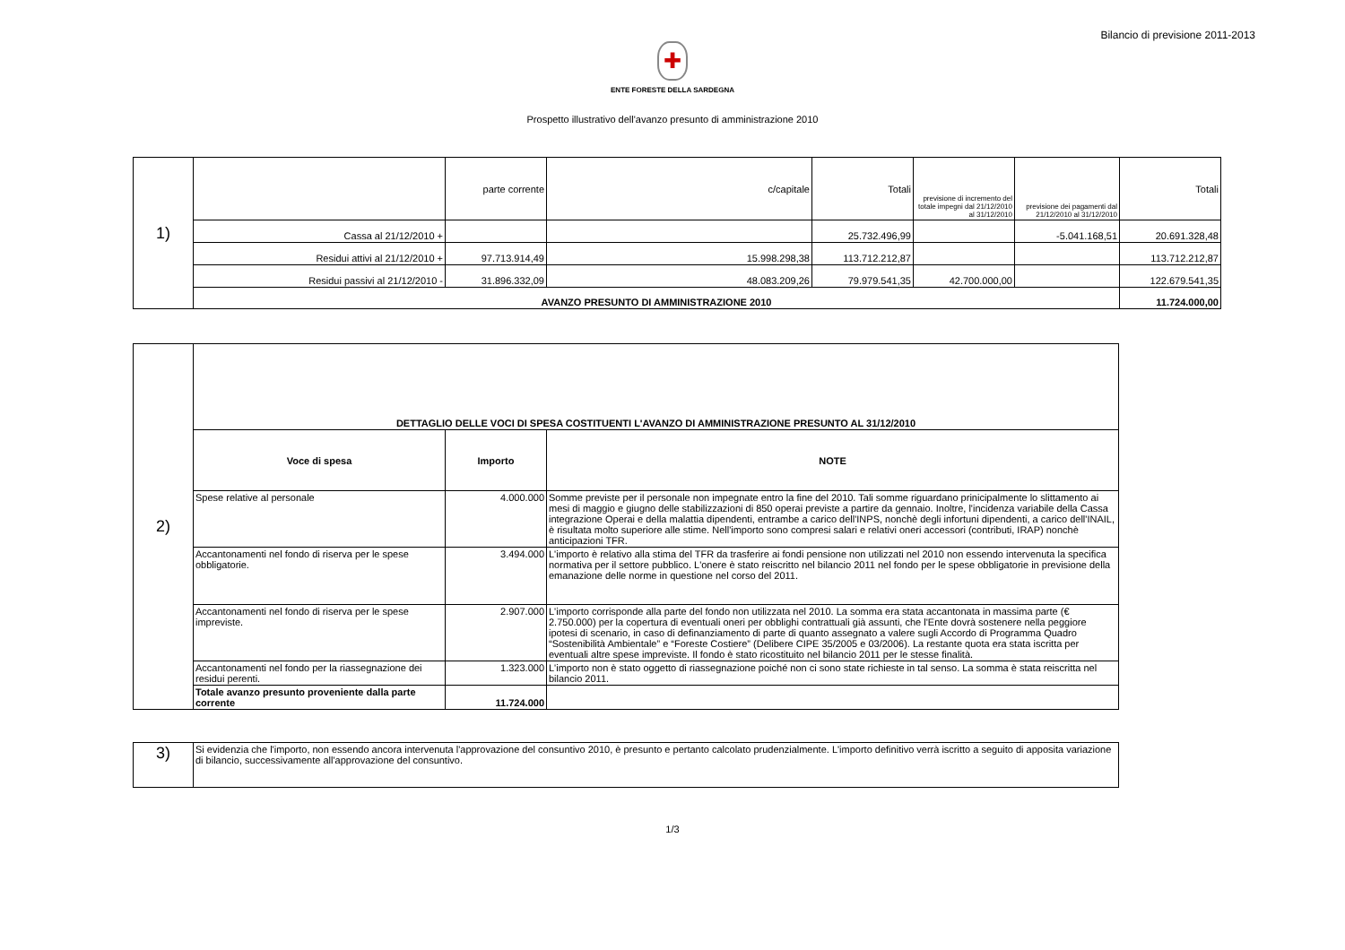Bilancio di previsione 2011-2013
✚
ENTE FORESTE DELLA SARDEGNA
Prospetto illustrativo dell'avanzo presunto di amministrazione 2010
| 1) | | parte corrente | c/capitale | Totali | previsione di incremento del totale impegni dal 21/12/2010 al 31/12/2010 | previsione dei pagamenti dal 21/12/2010 al 31/12/2010 | Totali |
| | Cassa al 21/12/2010 + | | | 25.732.496,99 | | -5.041.168,51 | 20.691.328,48 |
| | Residui attivi al 21/12/2010 + | 97.713.914,49 | 15.998.298,38 | 113.712.212,87 | | | 113.712.212,87 |
| | Residui passivi al 21/12/2010 - | 31.896.332,09 | 48.083.209,26 | 79.979.541,35 | 42.700.000,00 | | 122.679.541,35 |
| | AVANZO PRESUNTO DI AMMINISTRAZIONE 2010 | | | | | | 11.724.000,00 |
| 2) | DETTAGLIO DELLE VOCI DI SPESA COSTITUENTI L'AVANZO DI AMMINISTRAZIONE PRESUNTO AL 31/12/2010 | | |
| | Voce di spesa | Importo | NOTE |
| | Spese relative al personale | 4.000.000 | Somme previste per il personale non impegnate entro la fine del 2010. Tali somme riguardano prinicipalmente lo slittamento ai mesi di maggio e giugno delle stabilizzazioni di 850 operai previste a partire da gennaio. Inoltre, l'incidenza variabile della Cassa integrazione Operai e della malattia dipendenti, entrambe a carico dell'INPS, nonchè degli infortuni dipendenti, a carico dell'INAIL, è risultata molto superiore alle stime. Nell'importo sono compresi salari e relativi oneri accessori (contributi, IRAP) nonchè anticipazioni TFR. |
| | Accantonamenti nel fondo di riserva per le spese obbligatorie. | 3.494.000 | L'importo è relativo alla stima del TFR da trasferire ai fondi pensione non utilizzati nel 2010 non essendo intervenuta la specifica normativa per il settore pubblico. L'onere è stato reiscritto nel bilancio 2011 nel fondo per le spese obbligatorie in previsione della emanazione delle norme in questione nel corso del 2011. |
| | Accantonamenti nel fondo di riserva per le spese impreviste. | 2.907.000 | L'importo corrisponde alla parte del fondo non utilizzata nel 2010. La somma era stata accantonata in massima parte (€ 2.750.000) per la copertura di eventuali oneri per obblighi contrattuali già assunti, che l'Ente dovrà sostenere nella peggiore ipotesi di scenario, in caso di definanziamento di parte di quanto assegnato a valere sugli Accordo di Programma Quadro “Sostenibilità Ambientale” e “Foreste Costiere” (Delibere CIPE 35/2005 e 03/2006). La restante quota era stata iscritta per eventuali altre spese impreviste. Il fondo è stato ricostituito nel bilancio 2011 per le stesse finalità. |
| | Accantonamenti nel fondo per la riassegnazione dei residui perenti. | 1.323.000 | L'importo non è stato oggetto di riassegnazione poiché non ci sono state richieste in tal senso. La somma è stata reiscritta nel bilancio 2011. |
| | Totale avanzo presunto proveniente dalla parte corrente | 11.724.000 | |
| 3) | Si evidenzia che l'importo, non essendo ancora intervenuta l'approvazione del consuntivo 2010, è presunto e pertanto calcolato prudenzialmente. L'importo definitivo verrà iscritto a seguito di apposita variazione di bilancio, successivamente all'approvazione del consuntivo. |
1/3